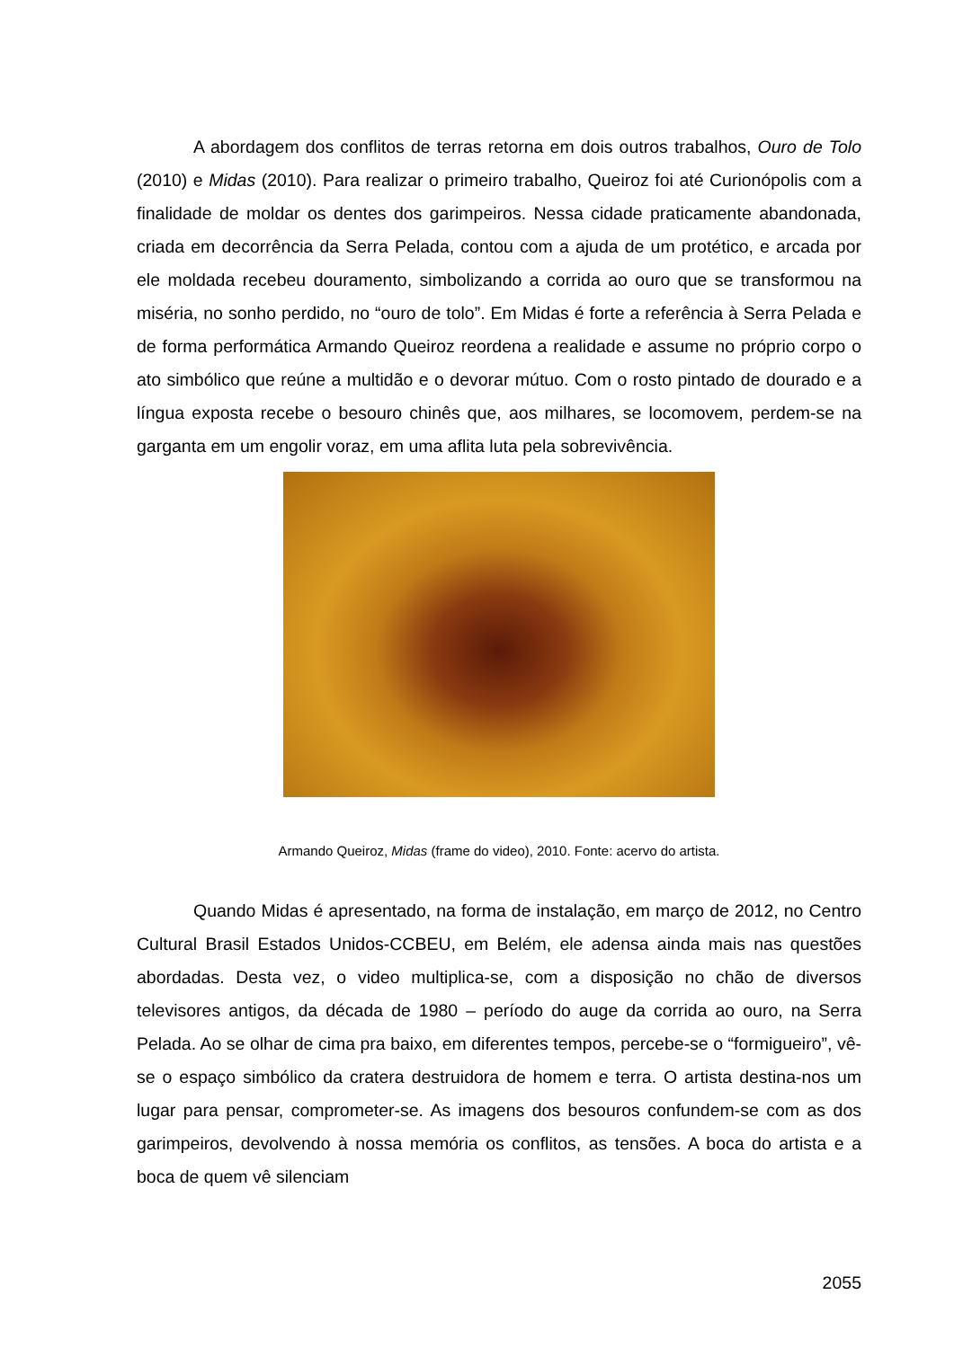A abordagem dos conflitos de terras retorna em dois outros trabalhos, Ouro de Tolo (2010) e Midas (2010). Para realizar o primeiro trabalho, Queiroz foi até Curionópolis com a finalidade de moldar os dentes dos garimpeiros. Nessa cidade praticamente abandonada, criada em decorrência da Serra Pelada, contou com a ajuda de um protético, e arcada por ele moldada recebeu douramento, simbolizando a corrida ao ouro que se transformou na miséria, no sonho perdido, no “ouro de tolo”. Em Midas é forte a referência à Serra Pelada e de forma performática Armando Queiroz reordena a realidade e assume no próprio corpo o ato simbólico que reúne a multidão e o devorar mútuo. Com o rosto pintado de dourado e a língua exposta recebe o besouro chinês que, aos milhares, se locomovem, perdem-se na garganta em um engolir voraz, em uma aflita luta pela sobrevivência.
Armando Queiroz, Midas (frame do video), 2010. Fonte: acervo do artista.
Quando Midas é apresentado, na forma de instalação, em março de 2012, no Centro Cultural Brasil Estados Unidos-CCBEU, em Belém, ele adensa ainda mais nas questões abordadas. Desta vez, o video multiplica-se, com a disposição no chão de diversos televisores antigos, da década de 1980 – período do auge da corrida ao ouro, na Serra Pelada. Ao se olhar de cima pra baixo, em diferentes tempos, percebe-se o “formigueiro”, vê-se o espaço simbólico da cratera destruidora de homem e terra. O artista destina-nos um lugar para pensar, comprometer-se. As imagens dos besouros confundem-se com as dos garimpeiros, devolvendo à nossa memória os conflitos, as tensões. A boca do artista e a boca de quem vê silenciam
2055